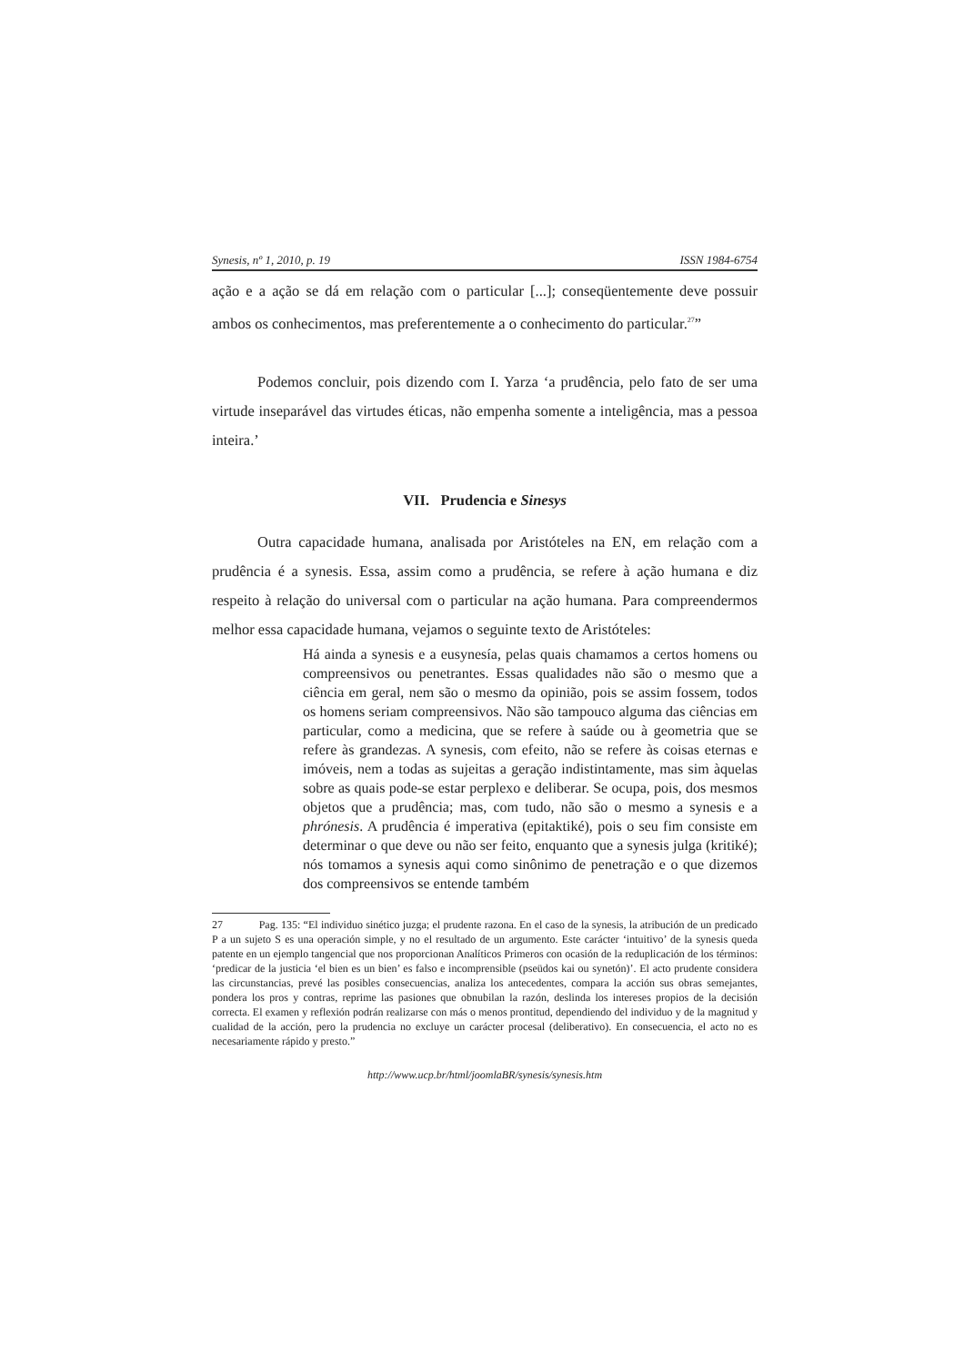Synesis, nº 1, 2010, p. 19 ISSN 1984-6754
ação e a ação se dá em relação com o particular [...]; conseqüentemente deve possuir ambos os conhecimentos, mas preferentemente a o conhecimento do particular.<sup>27</sup>”
Podemos concluir, pois dizendo com I. Yarza ‘a prudência, pelo fato de ser uma virtude inseparável das virtudes éticas, não empenha somente a inteligência, mas a pessoa inteira.’
VII. Prudencia e Sinesys
Outra capacidade humana, analisada por Aristóteles na EN, em relação com a prudência é a synesis. Essa, assim como a prudência, se refere à ação humana e diz respeito à relação do universal com o particular na ação humana. Para compreendermos melhor essa capacidade humana, vejamos o seguinte texto de Aristóteles:
Há ainda a synesis e a eusynesía, pelas quais chamamos a certos homens ou compreensivos ou penetrantes. Essas qualidades não são o mesmo que a ciência em geral, nem são o mesmo da opinião, pois se assim fossem, todos os homens seriam compreensivos. Não são tampouco alguma das ciências em particular, como a medicina, que se refere à saúde ou à geometria que se refere às grandezas. A synesis, com efeito, não se refere às coisas eternas e imóveis, nem a todas as sujeitas a geração indistintamente, mas sim àquelas sobre as quais pode-se estar perplexo e deliberar. Se ocupa, pois, dos mesmos objetos que a prudência; mas, com tudo, não são o mesmo a synesis e a phrónesis. A prudência é imperativa (epitaktiké), pois o seu fim consiste em determinar o que deve ou não ser feito, enquanto que a synesis julga (kritiké); nós tomamos a synesis aqui como sinônimo de penetração e o que dizemos dos compreensivos se entende também
27 Pag. 135: “El individuo sinético juzga; el prudente razona. En el caso de la synesis, la atribución de un predicado P a un sujeto S es una operación simple, y no el resultado de un argumento. Este carácter ‘intuitivo’ de la synesis queda patente en un ejemplo tangencial que nos proporcionan Analíticos Primeros con ocasión de la reduplicación de los términos: ‘predicar de la justicia ‘el bien es un bien’ es falso e incomprensible (pseüdos kai ou synetón)’. El acto prudente considera las circunstancias, prevé las posibles consecuencias, analiza los antecedentes, compara la acción sus obras semejantes, pondera los pros y contras, reprime las pasiones que obnubilan la razón, deslinda los intereses propios de la decisión correcta. El examen y reflexión podrán realizarse con más o menos prontitud, dependiendo del individuo y de la magnitud y cualidad de la acción, pero la prudencia no excluye un carácter procesal (deliberativo). En consecuencia, el acto no es necesariamente rápido y presto.”
http://www.ucp.br/html/joomlaBR/synesis/synesis.htm